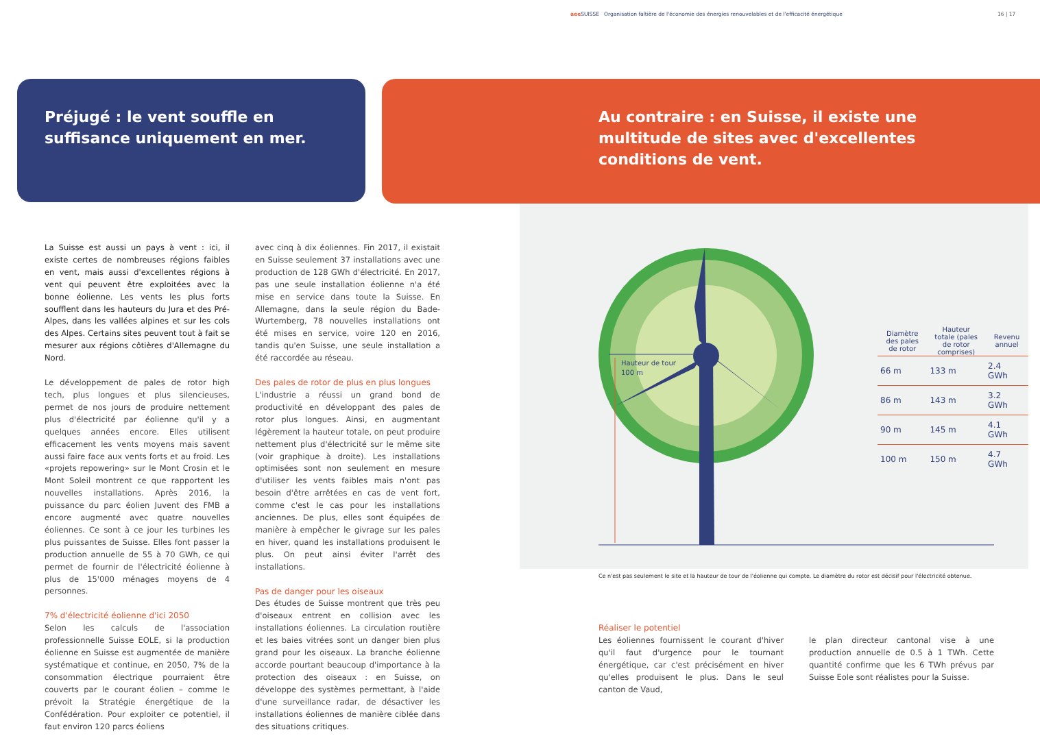aee SUISSE Organisation faîtière de l'économie des énergies renouvelables et de l'efficacité énergétique
16 | 17
Préjugé : le vent souffle en suffisance uniquement en mer.
Au contraire : en Suisse, il existe une multitude de sites avec d'excellentes conditions de vent.
La Suisse est aussi un pays à vent : ici, il existe certes de nombreuses régions faibles en vent, mais aussi d'excellentes régions à vent qui peuvent être exploitées avec la bonne éolienne. Les vents les plus forts soufflent dans les hauteurs du Jura et des Pré-Alpes, dans les vallées alpines et sur les cols des Alpes. Certains sites peuvent tout à fait se mesurer aux régions côtières d'Allemagne du Nord.
Le développement de pales de rotor high tech, plus longues et plus silencieuses, permet de nos jours de produire nettement plus d'électricité par éolienne qu'il y a quelques années encore. Elles utilisent efficacement les vents moyens mais savent aussi faire face aux vents forts et au froid. Les «projets repowering» sur le Mont Crosin et le Mont Soleil montrent ce que rapportent les nouvelles installations. Après 2016, la puissance du parc éolien Juvent des FMB a encore augmenté avec quatre nouvelles éoliennes. Ce sont à ce jour les turbines les plus puissantes de Suisse. Elles font passer la production annuelle de 55 à 70 GWh, ce qui permet de fournir de l'électricité éolienne à plus de 15'000 ménages moyens de 4 personnes.
7% d'électricité éolienne d'ici 2050
Selon les calculs de l'association professionnelle Suisse EOLE, si la production éolienne en Suisse est augmentée de manière systématique et continue, en 2050, 7% de la consommation électrique pourraient être couverts par le courant éolien – comme le prévoit la Stratégie énergétique de la Confédération. Pour exploiter ce potentiel, il faut environ 120 parcs éoliens
avec cinq à dix éoliennes. Fin 2017, il existait en Suisse seulement 37 installations avec une production de 128 GWh d'électricité. En 2017, pas une seule installation éolienne n'a été mise en service dans toute la Suisse. En Allemagne, dans la seule région du Bade-Wurtemberg, 78 nouvelles installations ont été mises en service, voire 120 en 2016, tandis qu'en Suisse, une seule installation a été raccordée au réseau.
Des pales de rotor de plus en plus longues
L'industrie a réussi un grand bond de productivité en développant des pales de rotor plus longues. Ainsi, en augmentant légèrement la hauteur totale, on peut produire nettement plus d'électricité sur le même site (voir graphique à droite). Les installations optimisées sont non seulement en mesure d'utiliser les vents faibles mais n'ont pas besoin d'être arrêtées en cas de vent fort, comme c'est le cas pour les installations anciennes. De plus, elles sont équipées de manière à empêcher le givrage sur les pales en hiver, quand les installations produisent le plus. On peut ainsi éviter l'arrêt des installations.
Pas de danger pour les oiseaux
Des études de Suisse montrent que très peu d'oiseaux entrent en collision avec les installations éoliennes. La circulation routière et les baies vitrées sont un danger bien plus grand pour les oiseaux. La branche éolienne accorde pourtant beaucoup d'importance à la protection des oiseaux : en Suisse, on développe des systèmes permettant, à l'aide d'une surveillance radar, de désactiver les installations éoliennes de manière ciblée dans des situations critiques.
Hauteur de tour
100 m
| Diamètre des pales de rotor | Hauteur totale (pales de rotor comprises) | Revenu annuel |
| --- | --- | --- |
| 66 m | 133 m | 2.4 GWh |
| 86 m | 143 m | 3.2 GWh |
| 90 m | 145 m | 4.1 GWh |
| 100 m | 150 m | 4.7 GWh |
Ce n'est pas seulement le site et la hauteur de tour de l'éolienne qui compte. Le diamètre du rotor est décisif pour l'électricité obtenue.
Réaliser le potentiel
Les éoliennes fournissent le courant d'hiver qu'il faut d'urgence pour le tournant énergétique, car c'est précisément en hiver qu'elles produisent le plus. Dans le seul canton de Vaud,
le plan directeur cantonal vise à une production annuelle de 0.5 à 1 TWh. Cette quantité confirme que les 6 TWh prévus par Suisse Eole sont réalistes pour la Suisse.